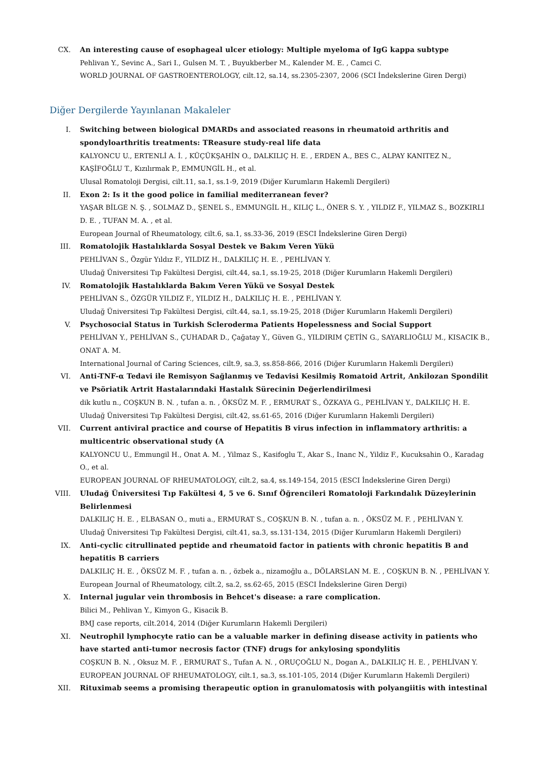CX. An interesting cause of esophageal ulcer etiology: Multiple myeloma of IgG kappa subtype
Pehlivan Y., Sevinc A., Sari I., Gulsen M. T. , Buyukberber M., Kalender M. E. , Camci C.
WORLD JOURNAL OF GASTROENTEROLOGY, cilt.12, sa.14, ss.2305-2307, 2006 (SCI İndekslerine Giren Dergi)
Diğer Dergilerde Yayınlanan Makaleler
I. Switching between biological DMARDs and associated reasons in rheumatoid arthritis and spondyloarthritis treatments: TReasure study-real life data
KALYONCU U., ERTENLİ A. İ. , KÜÇÜKŞAHİN O., DALKILIÇ H. E. , ERDEN A., BES C., ALPAY KANITEZ N., KAŞİFOĞLU T., Kızılırmak P., EMMUNGİL H., et al.
Ulusal Romatoloji Dergisi, cilt.11, sa.1, ss.1-9, 2019 (Diğer Kurumların Hakemli Dergileri)
II. Exon 2: Is it the good police in familial mediterranean fever?
YAŞAR BİLGE N. Ş. , SOLMAZ D., ŞENEL S., EMMUNGİL H., KILIÇ L., ÖNER S. Y. , YILDIZ F., YILMAZ S., BOZKIRLI D. E. , TUFAN M. A. , et al.
European Journal of Rheumatology, cilt.6, sa.1, ss.33-36, 2019 (ESCI İndekslerine Giren Dergi)
III. Romatolojik Hastalıklarda Sosyal Destek ve Bakım Veren Yükü
PEHLİVAN S., Özgür Yıldız F., YILDIZ H., DALKILIÇ H. E. , PEHLİVAN Y.
Uludağ Üniversitesi Tıp Fakültesi Dergisi, cilt.44, sa.1, ss.19-25, 2018 (Diğer Kurumların Hakemli Dergileri)
IV. Romatolojik Hastalıklarda Bakım Veren Yükü ve Sosyal Destek
PEHLİVAN S., ÖZGÜR YILDIZ F., YILDIZ H., DALKILIÇ H. E. , PEHLİVAN Y.
Uludağ Üniversitesi Tıp Fakültesi Dergisi, cilt.44, sa.1, ss.19-25, 2018 (Diğer Kurumların Hakemli Dergileri)
V. Psychosocial Status in Turkish Scleroderma Patients Hopelessness and Social Support
PEHLİVAN Y., PEHLİVAN S., ÇUHADAR D., Çağatay Y., Güven G., YILDIRIM ÇETİN G., SAYARLIOĞLU M., KISACIK B., ONAT A. M.
International Journal of Caring Sciences, cilt.9, sa.3, ss.858-866, 2016 (Diğer Kurumların Hakemli Dergileri)
VI. Anti-TNF-α Tedavi ile Remisyon Sağlanmış ve Tedavisi Kesilmiş Romatoid Artrit, Ankilozan Spondilit ve Psöriatik Artrit Hastalarındaki Hastalık Sürecinin Değerlendirilmesi
dik kutlu n., COŞKUN B. N. , tufan a. n. , ÖKSÜZ M. F. , ERMURAT S., ÖZKAYA G., PEHLİVAN Y., DALKILIÇ H. E.
Uludağ Üniversitesi Tıp Fakültesi Dergisi, cilt.42, ss.61-65, 2016 (Diğer Kurumların Hakemli Dergileri)
VII. Current antiviral practice and course of Hepatitis B virus infection in inflammatory arthritis: a multicentric observational study (A
KALYONCU U., Emmungil H., Onat A. M. , Yilmaz S., Kasifoglu T., Akar S., Inanc N., Yildiz F., Kucuksahin O., Karadag O., et al.
EUROPEAN JOURNAL OF RHEUMATOLOGY, cilt.2, sa.4, ss.149-154, 2015 (ESCI İndekslerine Giren Dergi)
VIII. Uludağ Üniversitesi Tıp Fakültesi 4, 5 ve 6. Sınıf Öğrencileri Romatoloji Farkındalık Düzeylerinin Belirlenmesi
DALKILIÇ H. E. , ELBASAN O., muti a., ERMURAT S., COŞKUN B. N. , tufan a. n. , ÖKSÜZ M. F. , PEHLİVAN Y.
Uludağ Üniversitesi Tıp Fakültesi Dergisi, cilt.41, sa.3, ss.131-134, 2015 (Diğer Kurumların Hakemli Dergileri)
IX. Anti-cyclic citrullinated peptide and rheumatoid factor in patients with chronic hepatitis B and hepatitis B carriers
DALKILIÇ H. E. , ÖKSÜZ M. F. , tufan a. n. , özbek a., nizamoğlu a., DÖLARSLAN M. E. , COŞKUN B. N. , PEHLİVAN Y.
European Journal of Rheumatology, cilt.2, sa.2, ss.62-65, 2015 (ESCI İndekslerine Giren Dergi)
X. Internal jugular vein thrombosis in Behcet's disease: a rare complication.
Bilici M., Pehlivan Y., Kimyon G., Kisacik B.
BMJ case reports, cilt.2014, 2014 (Diğer Kurumların Hakemli Dergileri)
XI. Neutrophil lymphocyte ratio can be a valuable marker in defining disease activity in patients who have started anti-tumor necrosis factor (TNF) drugs for ankylosing spondylitis
COŞKUN B. N. , Oksuz M. F. , ERMURAT S., Tufan A. N. , ORUÇOĞLU N., Dogan A., DALKILIÇ H. E. , PEHLİVAN Y.
EUROPEAN JOURNAL OF RHEUMATOLOGY, cilt.1, sa.3, ss.101-105, 2014 (Diğer Kurumların Hakemli Dergileri)
XII. Rituximab seems a promising therapeutic option in granulomatosis with polyangiitis with intestinal